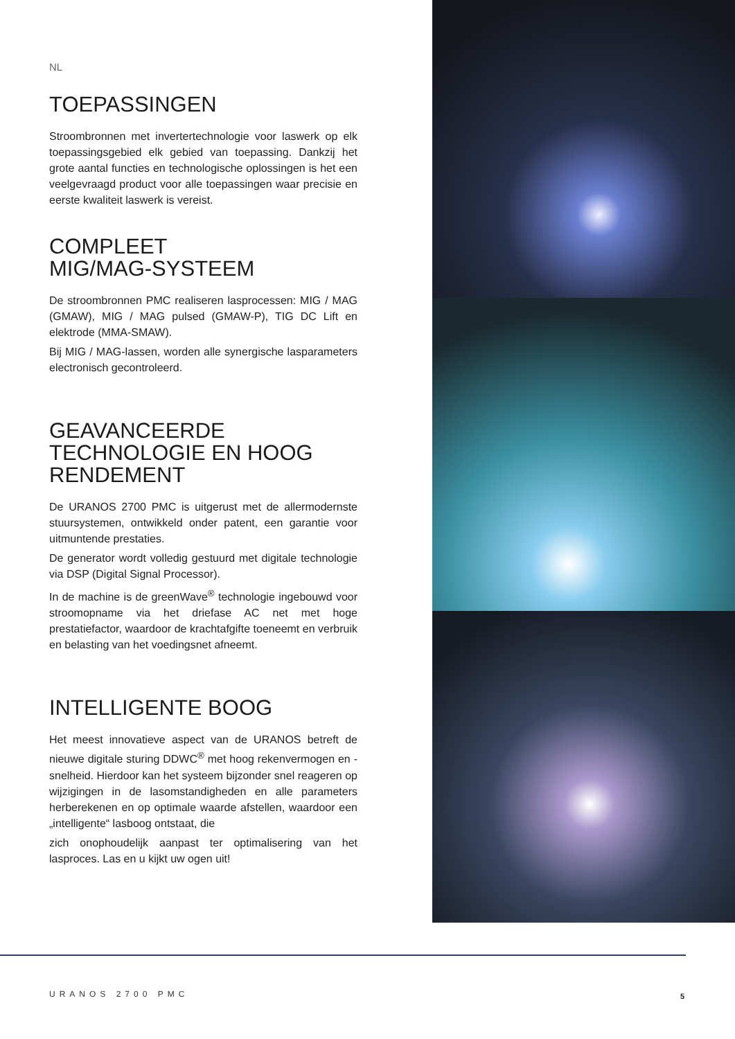NL
TOEPASSINGEN
Stroombronnen met invertertechnologie voor laswerk op elk toepassingsgebied elk gebied van toepassing. Dankzij het grote aantal functies en technologische oplossingen is het een veelgevraagd product voor alle toepassingen waar precisie en eerste kwaliteit laswerk is vereist.
COMPLEET
MIG/MAG-SYSTEEM
De stroombronnen PMC realiseren lasprocessen: MIG / MAG (GMAW), MIG / MAG pulsed (GMAW-P), TIG DC Lift en elektrode (MMA-SMAW).
Bij MIG / MAG-lassen, worden alle synergische lasparameters electronisch gecontroleerd.
GEAVANCEERDE TECHNOLOGIE EN HOOG RENDEMENT
De URANOS 2700 PMC is uitgerust met de allermodernste stuursystemen, ontwikkeld onder patent, een garantie voor uitmuntende prestaties.
De generator wordt volledig gestuurd met digitale technologie via DSP (Digital Signal Processor).
In de machine is de greenWave<sup>®</sup> technologie ingebouwd voor stroomopname via het driefase AC net met hoge prestatiefactor, waardoor de krachtafgifte toeneemt en verbruik en belasting van het voedingsnet afneemt.
INTELLIGENTE BOOG
Het meest innovatieve aspect van de URANOS betreft de nieuwe digitale sturing DDWC<sup>®</sup> met hoog rekenvermogen en -snelheid. Hierdoor kan het systeem bijzonder snel reageren op wijzigingen in de lasomstandigheden en alle parameters herberekenen en op optimale waarde afstellen, waardoor een „intelligente“ lasboog ontstaat, die
zich onophoudelijk aanpast ter optimalisering van het lasproces. Las en u kijkt uw ogen uit!
URANOS 2700 PMC 5